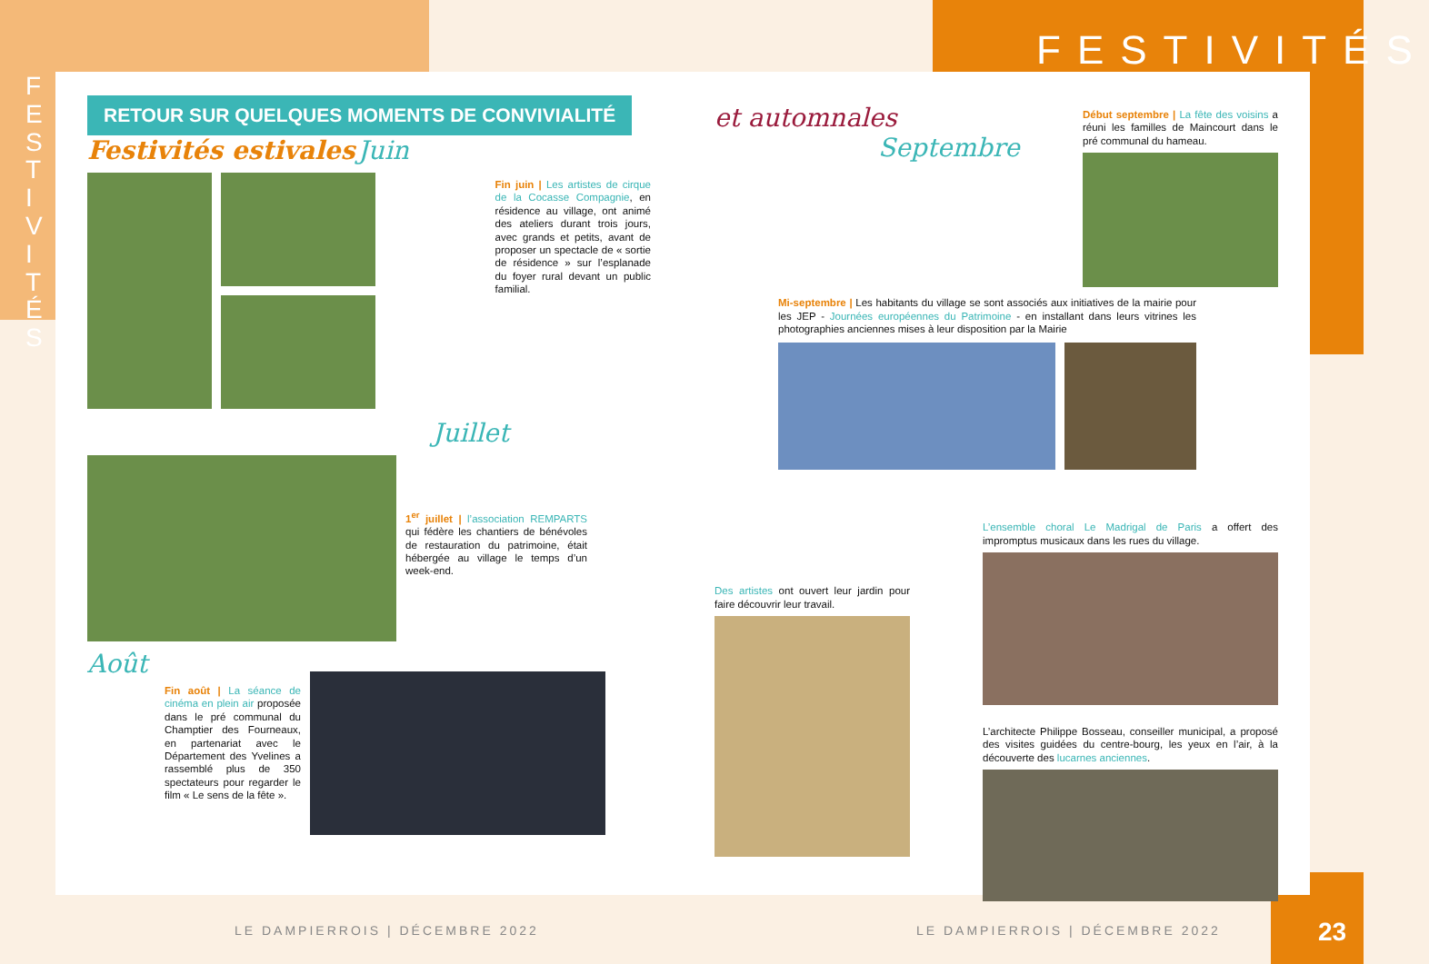FESTIVITÉS
F E S T I V I T É S
RETOUR SUR QUELQUES MOMENTS DE CONVIVIALITÉ
Festivités estivales Juin
Fin juin | Les artistes de cirque de la Cocasse Compagnie, en résidence au village, ont animé des ateliers durant trois jours, avec grands et petits, avant de proposer un spectacle de « sortie de résidence » sur l’esplanade du foyer rural devant un public familial.
Juillet
1<sup>er</sup> juillet | l’association REMPARTS qui fédère les chantiers de bénévoles de restauration du patrimoine, était hébergée au village le temps d’un week-end.
Août
Fin août | La séance de cinéma en plein air proposée dans le pré communal du Champtier des Fourneaux, en partenariat avec le Département des Yvelines a rassemblé plus de 350 spectateurs pour regarder le film « Le sens de la fête ».
et automnales
Septembre
Début septembre | La fête des voisins a réuni les familles de Maincourt dans le pré communal du hameau.
Mi-septembre | Les habitants du village se sont associés aux initiatives de la mairie pour les JEP - Journées européennes du Patrimoine - en installant dans leurs vitrines les photographies anciennes mises à leur disposition par la Mairie
Des artistes ont ouvert leur jardin pour faire découvrir leur travail.
L’ensemble choral Le Madrigal de Paris a offert des impromptus musicaux dans les rues du village.
L’architecte Philippe Bosseau, conseiller municipal, a proposé des visites guidées du centre-bourg, les yeux en l’air, à la découverte des lucarnes anciennes.
LE DAMPIERROIS | DÉCEMBRE 2022 LE DAMPIERROIS | DÉCEMBRE 2022 23